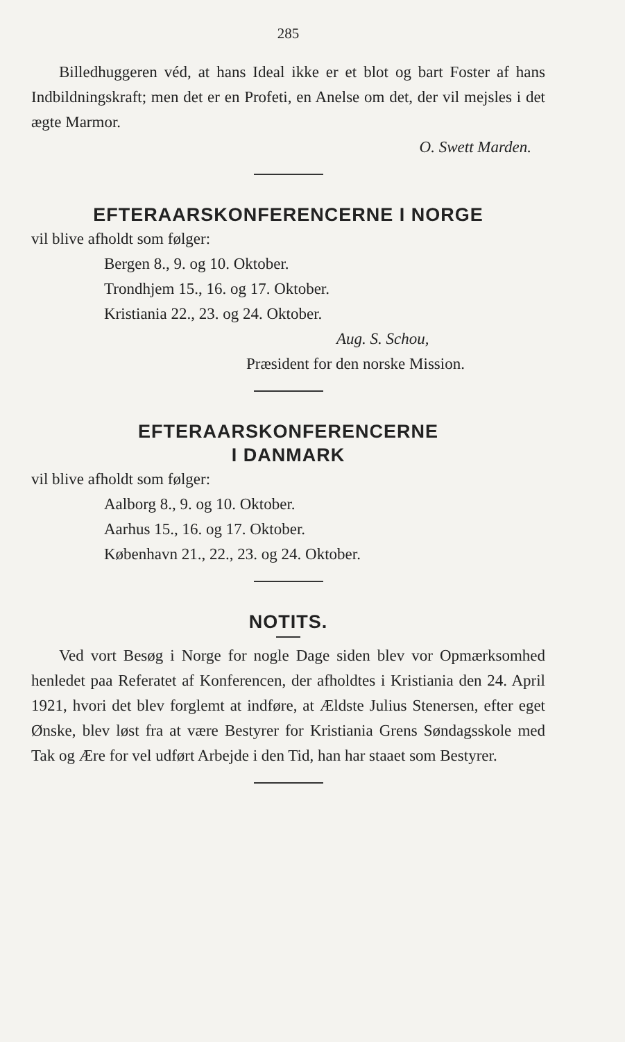285
Billedhuggeren véd, at hans Ideal ikke er et blot og bart Foster af hans Indbildningskraft; men det er en Profeti, en Anelse om det, der vil mejsles i det ægte Marmor.
O. Swett Marden.
EFTERAARSKONFERENCERNE I NORGE
vil blive afholdt som følger:
Bergen 8., 9. og 10. Oktober.
Trondhjem 15., 16. og 17. Oktober.
Kristiania 22., 23. og 24. Oktober.
Aug. S. Schou,
Præsident for den norske Mission.
EFTERAARSKONFERENCERNE
I DANMARK
vil blive afholdt som følger:
Aalborg 8., 9. og 10. Oktober.
Aarhus 15., 16. og 17. Oktober.
København 21., 22., 23. og 24. Oktober.
NOTITS.
Ved vort Besøg i Norge for nogle Dage siden blev vor Opmærksomhed henledet paa Referatet af Konferencen, der afholdtes i Kristiania den 24. April 1921, hvori det blev forglemt at indføre, at Ældste Julius Stenersen, efter eget Ønske, blev løst fra at være Bestyrer for Kristiania Grens Søndagsskole med Tak og Ære for vel udført Arbejde i den Tid, han har staaet som Bestyrer.